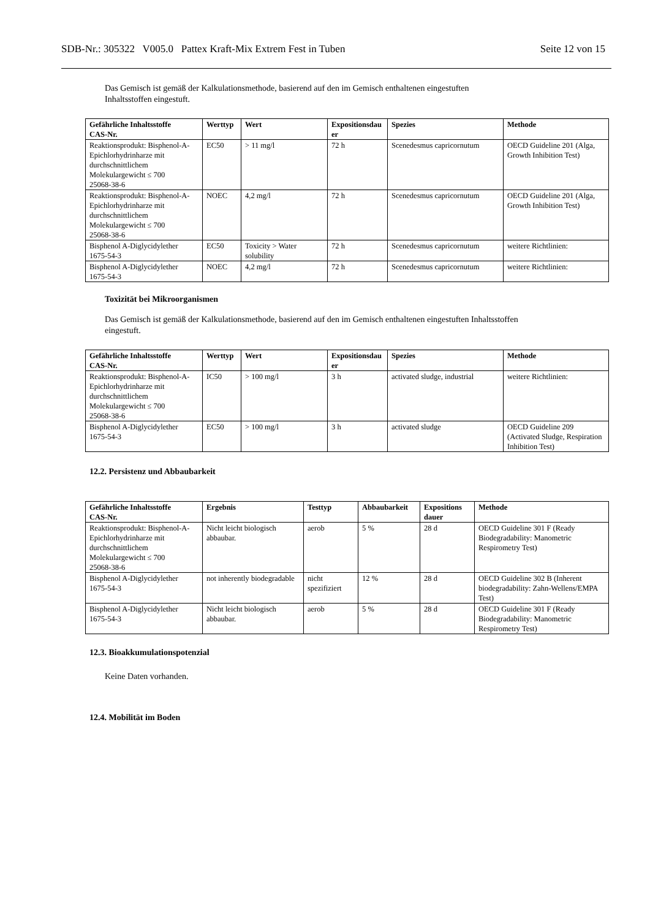SDB-Nr.: 305322 V005.0 Pattex Kraft-Mix Extrem Fest in Tuben Seite 12 von 15
Das Gemisch ist gemäß der Kalkulationsmethode, basierend auf den im Gemisch enthaltenen eingestuften
Inhaltsstoffen eingestuft.
| Gefährliche Inhaltsstoffe CAS-Nr. | Werttyp | Wert | Expositionsdau er | Spezies | Methode |
| --- | --- | --- | --- | --- | --- |
| Reaktionsprodukt: Bisphenol-A-Epichlorhydrinharze mit durchschnittlichem Molekulargewicht ≤ 700 25068-38-6 | EC50 | > 11 mg/l | 72 h | Scenedesmus capricornutum | OECD Guideline 201 (Alga, Growth Inhibition Test) |
| Reaktionsprodukt: Bisphenol-A-Epichlorhydrinharze mit durchschnittlichem Molekulargewicht ≤ 700 25068-38-6 | NOEC | 4,2 mg/l | 72 h | Scenedesmus capricornutum | OECD Guideline 201 (Alga, Growth Inhibition Test) |
| Bisphenol A-Diglycidylether 1675-54-3 | EC50 | Toxicity > Water solubility | 72 h | Scenedesmus capricornutum | weitere Richtlinien: |
| Bisphenol A-Diglycidylether 1675-54-3 | NOEC | 4,2 mg/l | 72 h | Scenedesmus capricornutum | weitere Richtlinien: |
Toxizität bei Mikroorganismen
Das Gemisch ist gemäß der Kalkulationsmethode, basierend auf den im Gemisch enthaltenen eingestuften Inhaltsstoffen
eingestuft.
| Gefährliche Inhaltsstoffe CAS-Nr. | Werttyp | Wert | Expositionsdau er | Spezies | Methode |
| --- | --- | --- | --- | --- | --- |
| Reaktionsprodukt: Bisphenol-A-Epichlorhydrinharze mit durchschnittlichem Molekulargewicht ≤ 700 25068-38-6 | IC50 | > 100 mg/l | 3 h | activated sludge, industrial | weitere Richtlinien: |
| Bisphenol A-Diglycidylether 1675-54-3 | EC50 | > 100 mg/l | 3 h | activated sludge | OECD Guideline 209 (Activated Sludge, Respiration Inhibition Test) |
12.2. Persistenz und Abbaubarkeit
| Gefährliche Inhaltsstoffe CAS-Nr. | Ergebnis | Testtyp | Abbaubarkeit | Expositions dauer | Methode |
| --- | --- | --- | --- | --- | --- |
| Reaktionsprodukt: Bisphenol-A-Epichlorhydrinharze mit durchschnittlichem Molekulargewicht ≤ 700 25068-38-6 | Nicht leicht biologisch abbaubar. | aerob | 5 % | 28 d | OECD Guideline 301 F (Ready Biodegradability: Manometric Respirometry Test) |
| Bisphenol A-Diglycidylether 1675-54-3 | not inherently biodegradable | nicht spezifiziert | 12 % | 28 d | OECD Guideline 302 B (Inherent biodegradability: Zahn-Wellens/EMPA Test) |
| Bisphenol A-Diglycidylether 1675-54-3 | Nicht leicht biologisch abbaubar. | aerob | 5 % | 28 d | OECD Guideline 301 F (Ready Biodegradability: Manometric Respirometry Test) |
12.3. Bioakkumulationspotenzial
Keine Daten vorhanden.
12.4. Mobilität im Boden